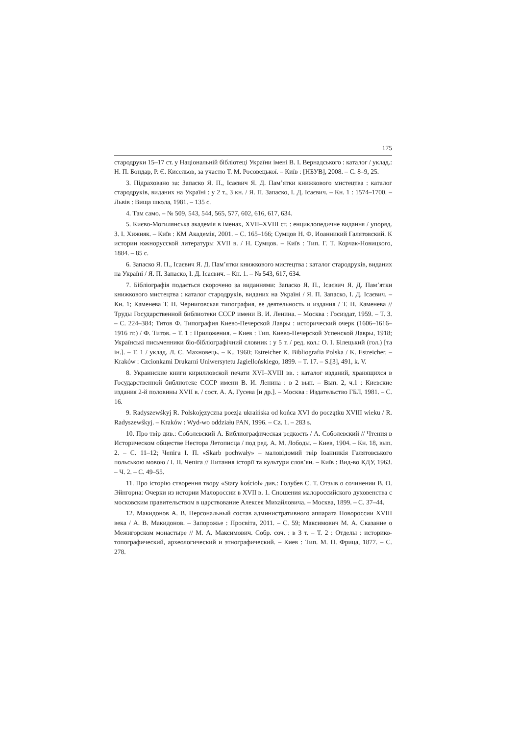175
стародруки 15–17 ст. у Національній бібліотеці України імені В. І. Вернадського : каталог / уклад.: Н. П. Бондар, Р. Є. Кисельов, за участю Т. М. Росовецької. – Київ : [НБУВ], 2008. – С. 8–9, 25.
3. Підраховано за: Запаско Я. П., Ісаєвич Я. Д. Пам’ятки книжкового мистецтва : каталог стародруків, виданих на Україні : у 2 т., 3 кн. / Я. П. Запаско, І. Д. Ісаєвич. – Кн. 1 : 1574–1700. – Львів : Вища школа, 1981. – 135 с.
4. Там само. – № 509, 543, 544, 565, 577, 602, 616, 617, 634.
5. Києво-Могилянська академія в іменах, XVII–XVIII ст. : енциклопедичне видання / упоряд. З. І. Хижняк. – Київ : КМ Академія, 2001. – С. 165–166; Сумцов Н. Ф. Иоанникий Галятовский. К истории южнорусской литературы XVII в. / Н. Сумцов. – Київ : Тип. Г. Т. Корчак-Новицкого, 1884. – 85 с.
6. Запаско Я. П., Ісаєвич Я. Д. Пам’ятки книжкового мистецтва : каталог стародруків, виданих на Україні / Я. П. Запаско, І. Д. Ісаєвич. – Кн. 1. – № 543, 617, 634.
7. Бібліографія подається скорочено за виданнями: Запаско Я. П., Ісаєвич Я. Д. Пам’ятки книжкового мистецтва : каталог стародруків, виданих на Україні / Я. П. Запаско, І. Д. Ісаєвич. – Кн. 1; Каменева Т. Н. Черниговская типография, ее деятельность и издания / Т. Н. Каменева // Труды Государственной библиотеки СССР имени В. И. Ленина. – Москва : Госиздат, 1959. – Т. 3. – С. 224–384; Титов Ф. Типография Киево-Печерской Лавры : исторический очерк (1606–1616–1916 гг.) / Ф. Титов. – Т. 1 : Приложения. – Киев : Тип. Киево-Печерской Успенской Лавры, 1918; Українські письменники біо-бібліографічний словник : у 5 т. / ред. кол.: О. І. Білецький (гол.) [та ін.]. – Т. 1 / уклад. Л. Є. Махновець. – К., 1960; Estreicher K. Bibliografia Polska / K. Estreicher. – Kraków : Czcionkami Drukarni Uniwersytetu Jagiellońskiego, 1899. – T. 17. – S.[3], 491, k. V.
8. Украинские книги кирилловской печати XVI–XVIII вв. : каталог изданий, хранящихся в Государственной библиотеке СССР имени В. И. Ленина : в 2 вып. – Вып. 2, ч.1 : Киевские издания 2-й половины XVII в. / сост. А. А. Гусева [и др.]. – Москва : Издательство ГБЛ, 1981. – С. 16.
9. Radyszewśkyj R. Polskojęzyczna poezja ukraińska od końca XVI do początku XVIII wieku / R. Radyszewśkyj. – Kraków : Wyd-wo oddziału PAN, 1996. – Cz. 1. – 283 s.
10. Про твір див.: Соболевский А. Библиографическая редкость / А. Соболевский // Чтения в Историческом обществе Нестора Летописца / под ред. А. М. Лободы. – Киев, 1904. – Кн. 18, вып. 2. – С. 11–12; Чепіга І. П. «Skarb pochwały» – маловідомий твір Іоанникія Галятовського польською мовою / І. П. Чепіга // Питання історії та культури слов’ян. – Київ : Вид-во КДУ, 1963. – Ч. 2. – С. 49–55.
11. Про історію створення твору «Stary kościoł» див.: Голубев С. Т. Отзыв о сочинении В. О. Эйнгорна: Очерки из истории Малороссии в XVII в. 1. Сношения малороссийского духовенства с московским правительством в царствование Алексея Михайловича. – Москва, 1899. – С. 37–44.
12. Макидонов А. В. Персональный состав административного аппарата Новороссии XVIII века / А. В. Макидонов. – Запорожье : Просвіта, 2011. – С. 59; Максимович М. А. Сказание о Межигорском монастыре // М. А. Максимович. Собр. соч. : в 3 т. – Т. 2 : Отделы : историко-топографический, археологический и этнографический. – Киев : Тип. М. П. Фрица, 1877. – С. 278.